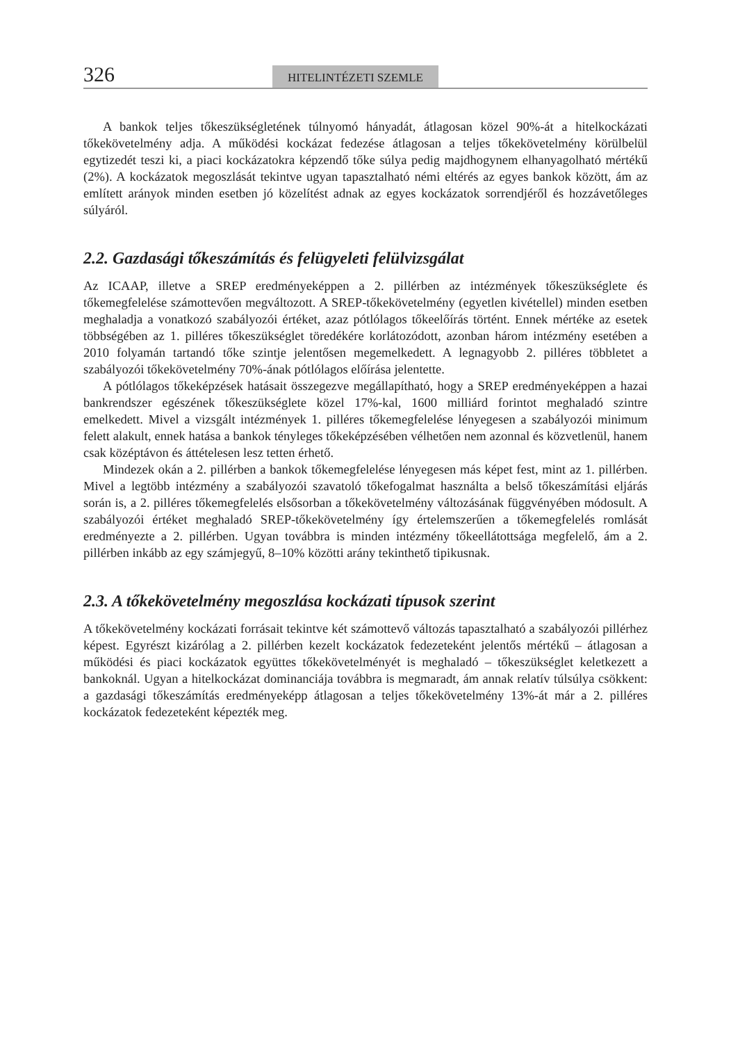326 HITELINTÉZETI SZEMLE
A bankok teljes tőkeszükségletének túlnyomó hányadát, átlagosan közel 90%-át a hitelkockázati tőkekövetelmény adja. A működési kockázat fedezése átlagosan a teljes tőkekövetelmény körülbelül egytizedét teszi ki, a piaci kockázatokra képzendő tőke súlya pedig majdhogynem elhanyagolható mértékű (2%). A kockázatok megoszlását tekintve ugyan tapasztalható némi eltérés az egyes bankok között, ám az említett arányok minden esetben jó közelítést adnak az egyes kockázatok sorrendjéről és hozzávetőleges súlyáról.
2.2. Gazdasági tőkeszámítás és felügyeleti felülvizsgálat
Az ICAAP, illetve a SREP eredményeképpen a 2. pillérben az intézmények tőkeszükséglete és tőkemegfelelése számottevően megváltozott. A SREP-tőkekövetelmény (egyetlen kivétellel) minden esetben meghaladja a vonatkozó szabályozói értéket, azaz pótlólagos tőkeelőírás történt. Ennek mértéke az esetek többségében az 1. pilléres tőkeszükséglet töredékére korlátozódott, azonban három intézmény esetében a 2010 folyamán tartandó tőke szintje jelentősen megemelkedett. A legnagyobb 2. pilléres többletet a szabályozói tőkekövetelmény 70%-ának pótlólagos előírása jelentette.
A pótlólagos tőkeképzések hatásait összegezve megállapítható, hogy a SREP eredményeképpen a hazai bankrendszer egészének tőkeszükséglete közel 17%-kal, 1600 milliárd forintot meghaladó szintre emelkedett. Mivel a vizsgált intézmények 1. pilléres tőkemegfelelése lényegesen a szabályozói minimum felett alakult, ennek hatása a bankok tényleges tőkeképzésében vélhetően nem azonnal és közvetlenül, hanem csak középtávon és áttételesen lesz tetten érhető.
Mindezek okán a 2. pillérben a bankok tőkemegfelelése lényegesen más képet fest, mint az 1. pillérben. Mivel a legtöbb intézmény a szabályozói szavatoló tőkefogalmat használta a belső tőkeszámítási eljárás során is, a 2. pilléres tőkemegfelelés elsősorban a tőkekövetelmény változásának függvényében módosult. A szabályozói értéket meghaladó SREP-tőkekövetelmény így értelemszerűen a tőkemegfelelés romlását eredményezte a 2. pillérben. Ugyan továbbra is minden intézmény tőkeellátottsága megfelelő, ám a 2. pillérben inkább az egy számjegyű, 8–10% közötti arány tekinthető tipikusnak.
2.3. A tőkekövetelmény megoszlása kockázati típusok szerint
A tőkekövetelmény kockázati forrásait tekintve két számottevő változás tapasztalható a szabályozói pillérhez képest. Egyrészt kizárólag a 2. pillérben kezelt kockázatok fedezeteként jelentős mértékű – átlagosan a működési és piaci kockázatok együttes tőkekövetelményét is meghaladó – tőkeszükséglet keletkezett a bankoknál. Ugyan a hitelkockázat dominanciája továbbra is megmaradt, ám annak relatív túlsúlya csökkent: a gazdasági tőkeszámítás eredményeképp átlagosan a teljes tőkekövetelmény 13%-át már a 2. pilléres kockázatok fedezeteként képezték meg.